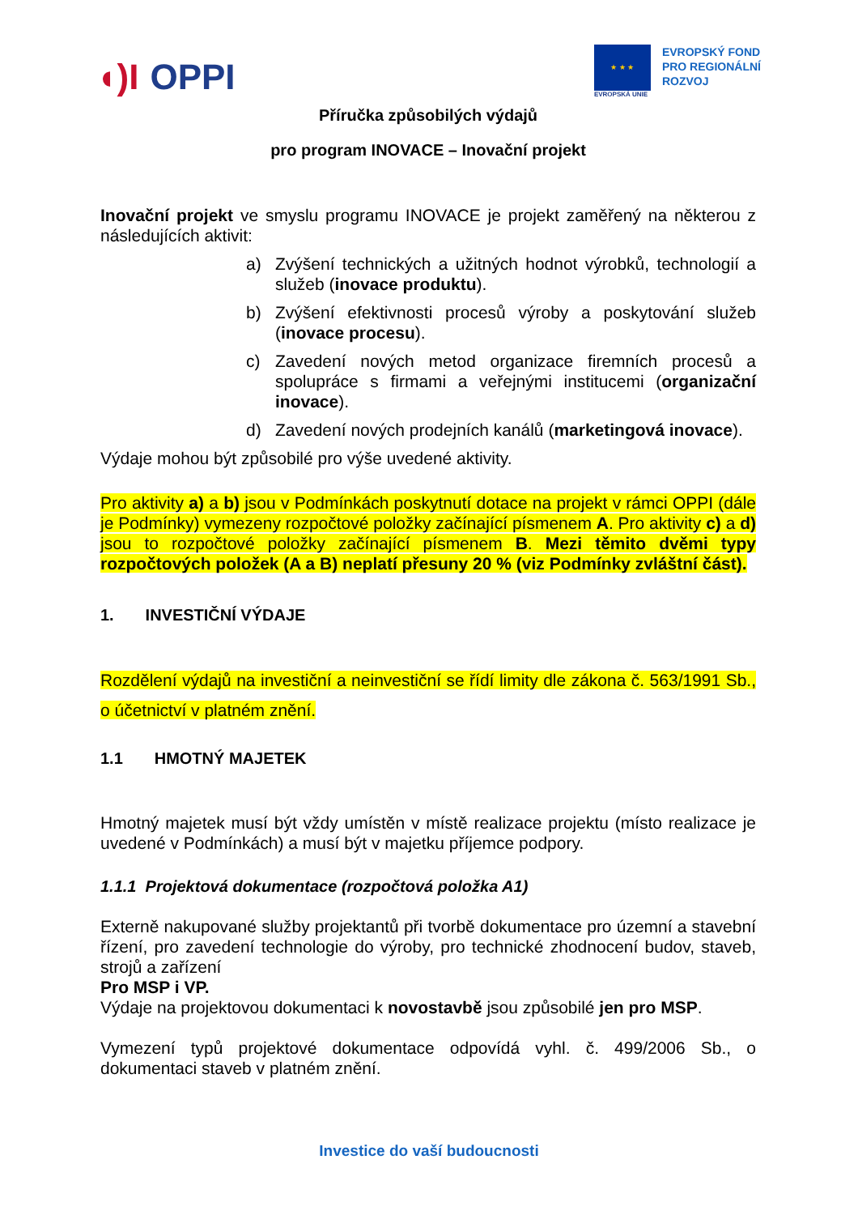◖)I OPPI
★ ★ ★
EVROPSKÁ UNIE
EVROPSKÝ FOND
PRO REGIONÁLNÍ
ROZVOJ
Příručka způsobilých výdajů
pro program INOVACE – Inovační projekt
Inovační projekt ve smyslu programu INOVACE je projekt zaměřený na některou z následujících aktivit:
a) Zvýšení technických a užitných hodnot výrobků, technologií a služeb (inovace produktu).
b) Zvýšení efektivnosti procesů výroby a poskytování služeb (inovace procesu).
c) Zavedení nových metod organizace firemních procesů a spolupráce s firmami a veřejnými institucemi (organizační inovace).
d) Zavedení nových prodejních kanálů (marketingová inovace).
Výdaje mohou být způsobilé pro výše uvedené aktivity.
Pro aktivity a) a b) jsou v Podmínkách poskytnutí dotace na projekt v rámci OPPI (dále je Podmínky) vymezeny rozpočtové položky začínající písmenem A. Pro aktivity c) a d) jsou to rozpočtové položky začínající písmenem B. Mezi těmito dvěmi typy rozpočtových položek (A a B) neplatí přesuny 20 % (viz Podmínky zvláštní část).
1. INVESTIČNÍ VÝDAJE
Rozdělení výdajů na investiční a neinvestiční se řídí limity dle zákona č. 563/1991 Sb., o účetnictví v platném znění.
1.1 HMOTNÝ MAJETEK
Hmotný majetek musí být vždy umístěn v místě realizace projektu (místo realizace je uvedené v Podmínkách) a musí být v majetku příjemce podpory.
1.1.1 Projektová dokumentace (rozpočtová položka A1)
Externě nakupované služby projektantů při tvorbě dokumentace pro územní a stavební řízení, pro zavedení technologie do výroby, pro technické zhodnocení budov, staveb, strojů a zařízení
Pro MSP i VP.
Výdaje na projektovou dokumentaci k novostavbě jsou způsobilé jen pro MSP.
Vymezení typů projektové dokumentace odpovídá vyhl. č. 499/2006 Sb., o dokumentaci staveb v platném znění.
Investice do vaší budoucnosti